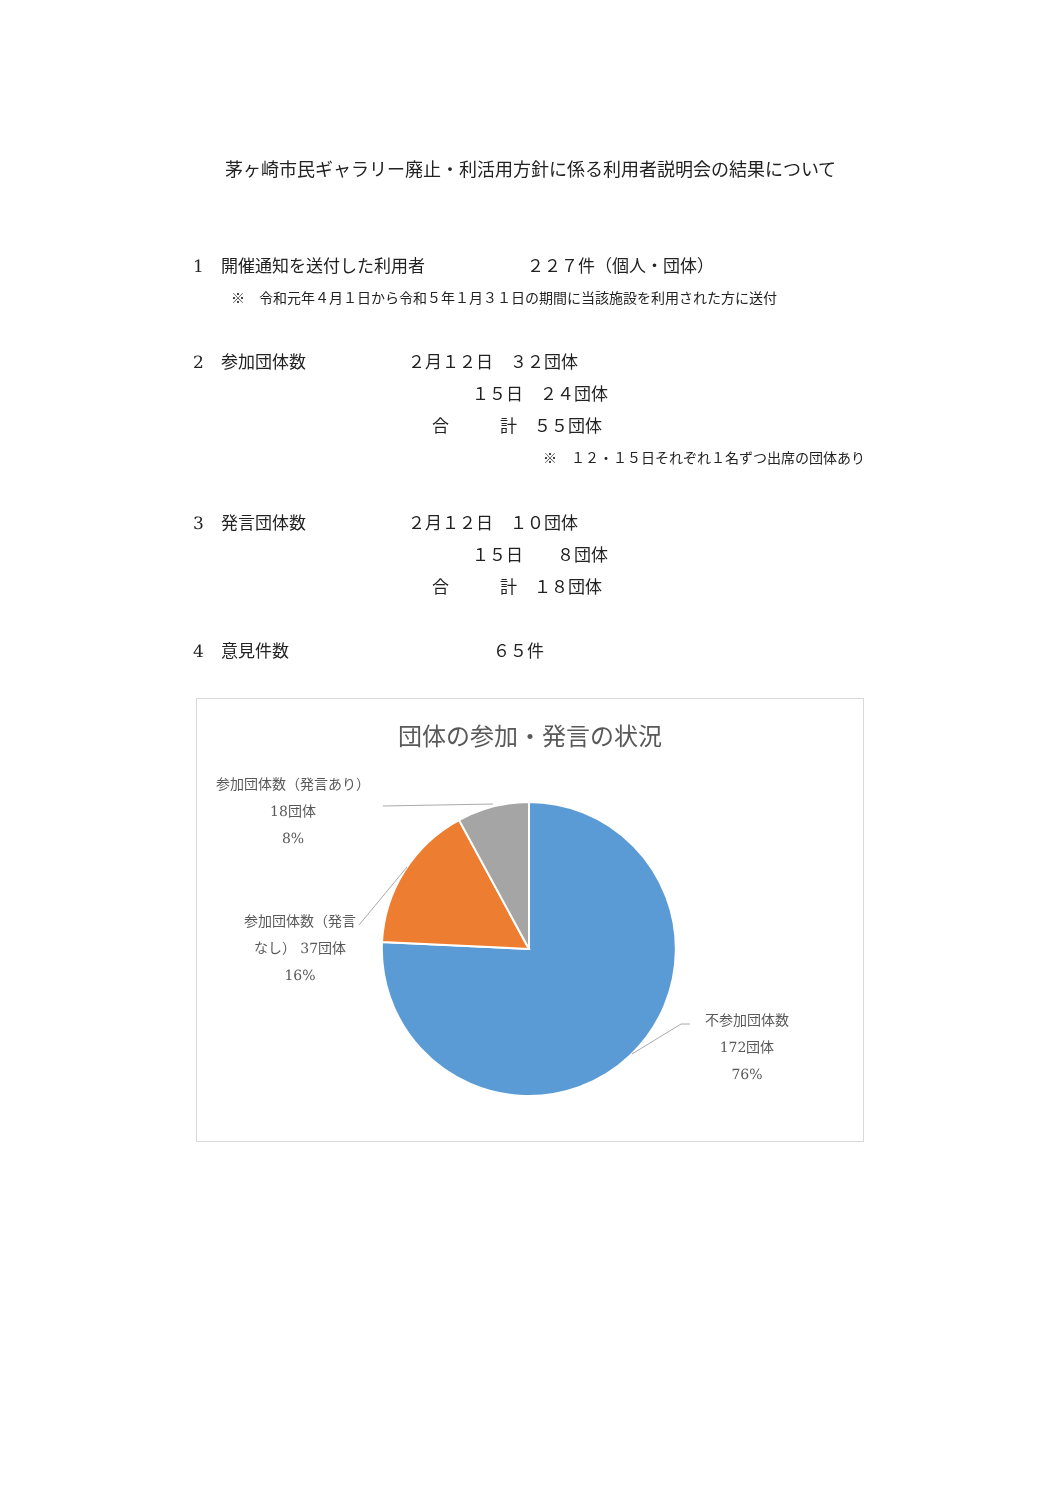茅ヶ崎市民ギャラリー廃止・利活用方針に係る利用者説明会の結果について
1　開催通知を送付した利用者　　　　　　２２７件（個人・団体）
※　令和元年４月１日から令和５年１月３１日の期間に当該施設を利用された方に送付
2　参加団体数　　　　　　２月１２日　３２団体
１５日　２４団体
合　　　計　５５団体
※　１２・１５日それぞれ１名ずつ出席の団体あり
3　発言団体数　　　　　　２月１２日　１０団体
１５日　　８団体
合　　　計　１８団体
4　意見件数　　　　　　　　　　　　６５件
団体の参加・発言の状況
参加団体数（発言あり）
18団体
8%
参加団体数（発言
なし） 37団体
16%
不参加団体数
172団体
76%